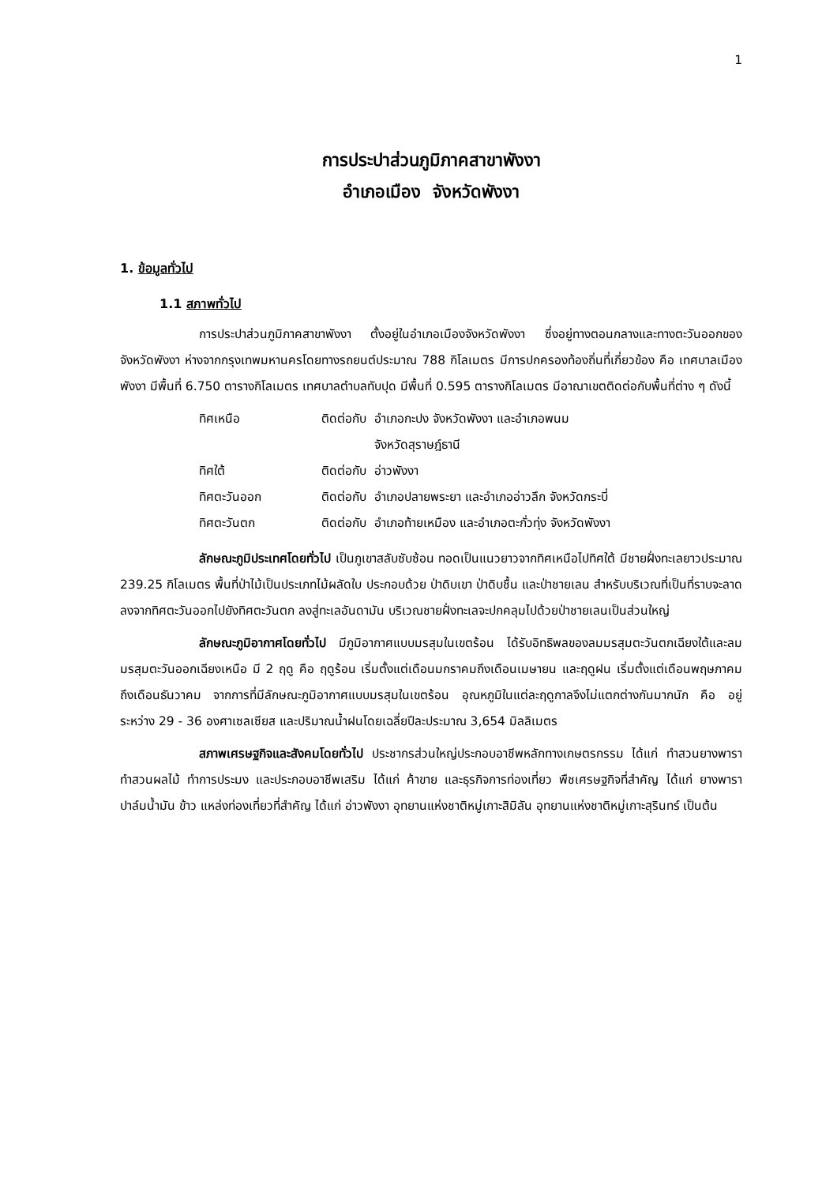1
การประปาส่วนภูมิภาคสาขาพังงา
อำเภอเมือง จังหวัดพังงา
1. ข้อมูลทั่วไป
1.1 สภาพทั่วไป
การประปาส่วนภูมิภาคสาขาพังงา ตั้งอยู่ในอำเภอเมืองจังหวัดพังงา ซึ่งอยู่ทางตอนกลางและทางตะวันออกของจังหวัดพังงา ห่างจากกรุงเทพมหานครโดยทางรถยนต์ประมาณ 788 กิโลเมตร มีการปกครองท้องถิ่นที่เกี่ยวข้อง คือ เทศบาลเมืองพังงา มีพื้นที่ 6.750 ตารางกิโลเมตร เทศบาลตำบลทับปุด มีพื้นที่ 0.595 ตารางกิโลเมตร มีอาณาเขตติดต่อกับพื้นที่ต่าง ๆ ดังนี้
| ทิศเหนือ | ติดต่อกับ | อำเภอกะปง จังหวัดพังงา และอำเภอพนม จังหวัดสุราษฎ์ธานี |
| ทิศใต้ | ติดต่อกับ | อ่าวพังงา |
| ทิศตะวันออก | ติดต่อกับ | อำเภอปลายพระยา และอำเภออ่าวลึก จังหวัดกระบี่ |
| ทิศตะวันตก | ติดต่อกับ | อำเภอท้ายเหมือง และอำเภอตะกั่วทุ่ง จังหวัดพังงา |
ลักษณะภูมิประเทศโดยทั่วไป เป็นภูเขาสลับซับซ้อน ทอดเป็นแนวยาวจากทิศเหนือไปทิศใต้ มีชายฝั่งทะเลยาวประมาณ 239.25 กิโลเมตร พื้นที่ป่าไม้เป็นประเภทไม้ผลัดใบ ประกอบด้วย ป่าดิบเขา ป่าดิบชื้น และป่าชายเลน สำหรับบริเวณที่เป็นที่ราบจะลาดลงจากทิศตะวันออกไปยังทิศตะวันตก ลงสู่ทะเลอันดามัน บริเวณชายฝั่งทะเลจะปกคลุมไปด้วยป่าชายเลนเป็นส่วนใหญ่
ลักษณะภูมิอากาศโดยทั่วไป มีภูมิอากาศแบบมรสุมในเขตร้อน ได้รับอิทธิพลของลมมรสุมตะวันตกเฉียงใต้และลมมรสุมตะวันออกเฉียงเหนือ มี 2 ฤดู คือ ฤดูร้อน เริ่มตั้งแต่เดือนมกราคมถึงเดือนเมษายน และฤดูฝน เริ่มตั้งแต่เดือนพฤษภาคมถึงเดือนธันวาคม จากการที่มีลักษณะภูมิอากาศแบบมรสุมในเขตร้อน อุณหภูมิในแต่ละฤดูกาลจึงไม่แตกต่างกันมากนัก คือ อยู่ระหว่าง 29 - 36 องศาเซลเซียส และปริมาณน้ำฝนโดยเฉลี่ยปีละประมาณ 3,654 มิลลิเมตร
สภาพเศรษฐกิจและสังคมโดยทั่วไป ประชากรส่วนใหญ่ประกอบอาชีพหลักทางเกษตรกรรม ได้แก่ ทำสวนยางพารา ทำสวนผลไม้ ทำการประมง และประกอบอาชีพเสริม ได้แก่ ค้าขาย และธุรกิจการท่องเที่ยว พืชเศรษฐกิจที่สำคัญ ได้แก่ ยางพารา ปาล์มน้ำมัน ข้าว แหล่งท่องเที่ยวที่สำคัญ ได้แก่ อ่าวพังงา อุทยานแห่งชาติหมู่เกาะสิมิลัน อุทยานแห่งชาติหมู่เกาะสุรินทร์ เป็นต้น